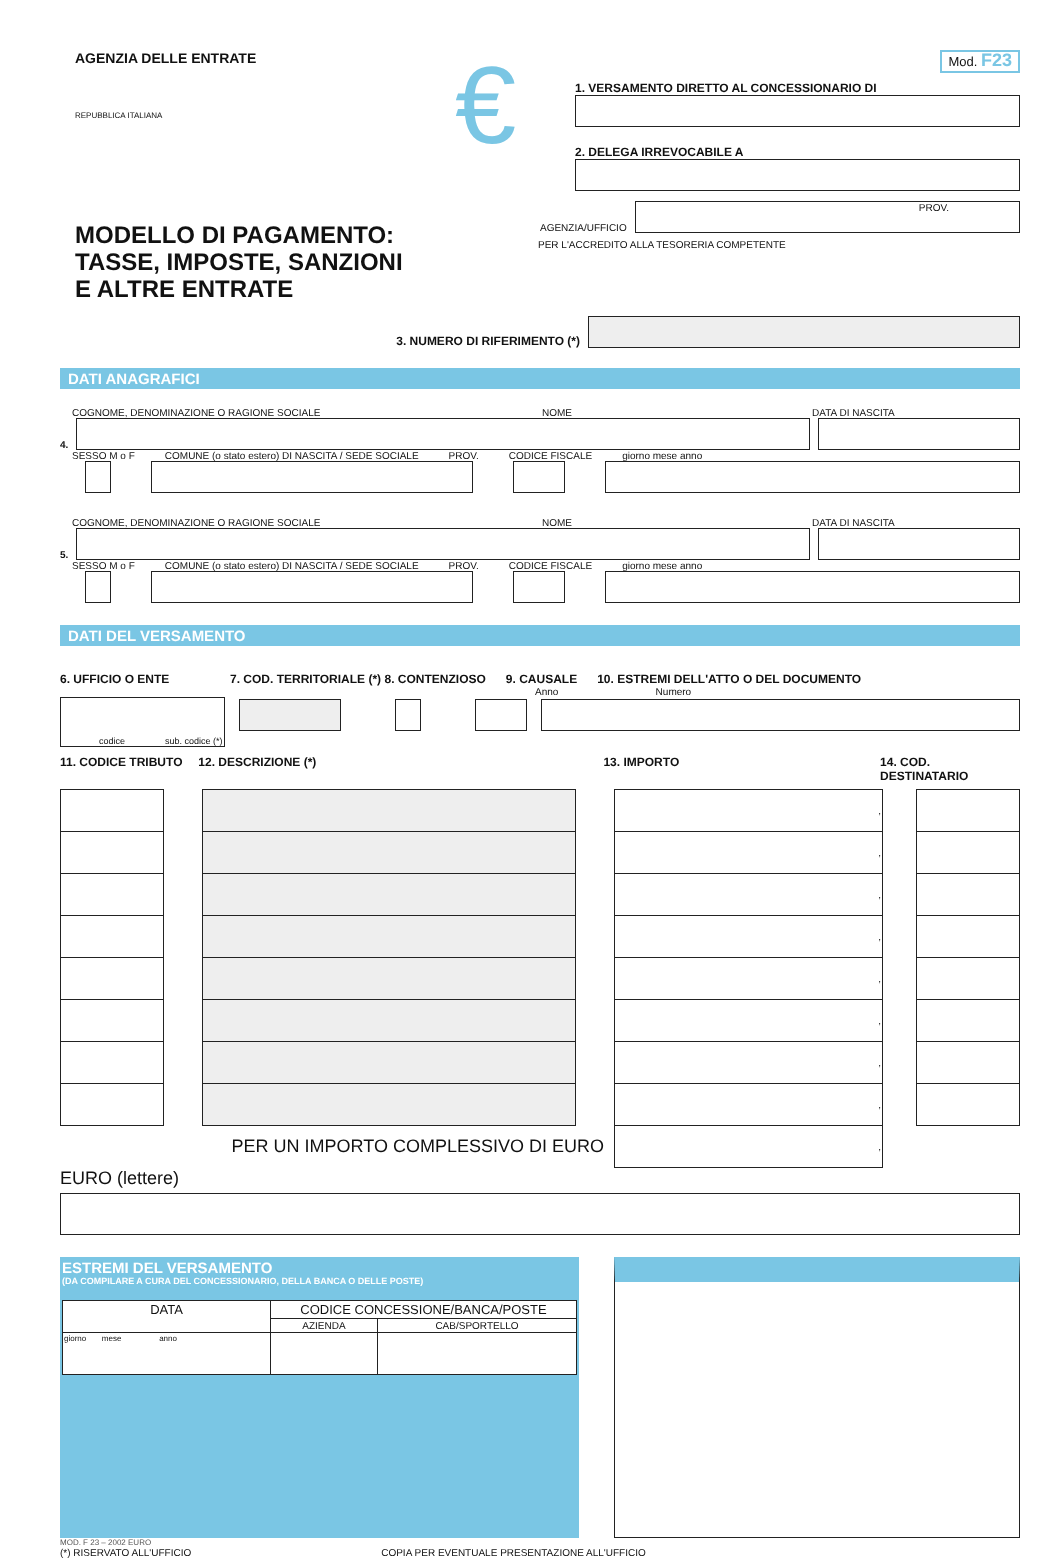AGENZIA DELLE ENTRATE
REPUBBLICA ITALIANA
MODELLO DI PAGAMENTO:
TASSE, IMPOSTE, SANZIONI
E ALTRE ENTRATE
€
Mod. F23
1. VERSAMENTO DIRETTO AL CONCESSIONARIO DI
2. DELEGA IRREVOCABILE A
AGENZIA/UFFICIO
PROV.
PER L'ACCREDITO ALLA TESORERIA COMPETENTE
3. NUMERO DI RIFERIMENTO (*)
DATI ANAGRAFICI
COGNOME, DENOMINAZIONE O RAGIONE SOCIALE NOME DATA DI NASCITA
4.
SESSO M o F COMUNE (o stato estero) DI NASCITA / SEDE SOCIALE PROV. CODICE FISCALE giorno mese anno
COGNOME, DENOMINAZIONE O RAGIONE SOCIALE NOME DATA DI NASCITA
5.
SESSO M o F COMUNE (o stato estero) DI NASCITA / SEDE SOCIALE PROV. CODICE FISCALE giorno mese anno
DATI DEL VERSAMENTO
6. UFFICIO O ENTE 7. COD. TERRITORIALE (*) 8. CONTENZIOSO 9. CAUSALE 10. ESTREMI DELL'ATTO O DEL DOCUMENTO
Anno Numero
codice sub. codice (*)
11. CODICE TRIBUTO 12. DESCRIZIONE (*) 13. IMPORTO 14. COD. DESTINATARIO
| | | | | , | | |
| | | | | , | | |
| | | | | , | | |
| | | | | , | | |
| | | | | , | | |
| | | | | , | | |
| | | | | , | | |
| | | | | , | | |
| PER UN IMPORTO COMPLESSIVO DI EURO | | | | , | | |
EURO (lettere)
ESTREMI DEL VERSAMENTO
(DA COMPILARE A CURA DEL CONCESSIONARIO, DELLA BANCA O DELLE POSTE)
| DATA | CODICE CONCESSIONE/BANCA/POSTE | |
| | AZIENDA | CAB/SPORTELLO |
| giorno mese anno | | |
MOD. F 23 – 2002 EURO
(*) RISERVATO ALL'UFFICIO COPIA PER EVENTUALE PRESENTAZIONE ALL'UFFICIO